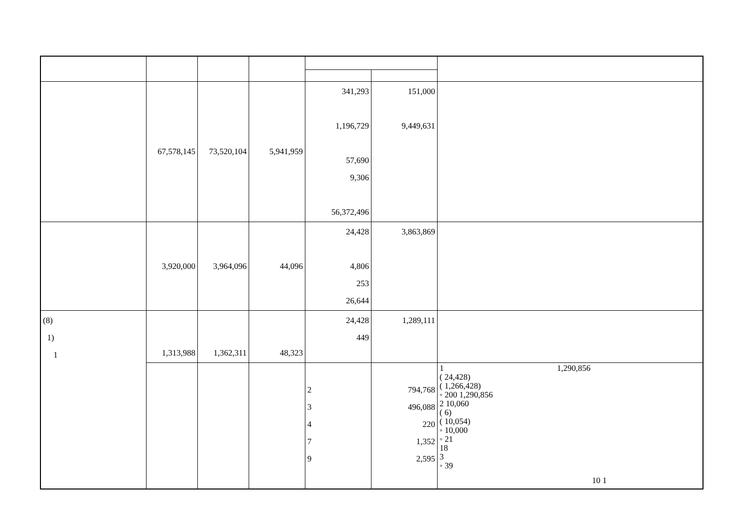| | 67,578,145 | 73,520,104 | 5,941,959 | 341,293 1,196,729 57,690 9,306 56,372,496 | 151,000 9,449,631 | |
| | 3,920,000 | 3,964,096 | 44,096 | 24,428 4,806 253 26,644 | 3,863,869 | |
| (8) 1) 1 | 1,313,988 | 1,362,311 | 48,323 | 24,428 449 | 1,289,111 | |
| | | | | 2 3 4 7 9 | 794,768 496,088 220 1,352 2,595 | 1 1,290,856 ( 24,428) ( 1,266,428) ◦ 200 1,290,856 2 10,060 ( 6) ( 10,054) ◦ 10,000 ◦ 21 18 3 ◦ 39 |
10 1